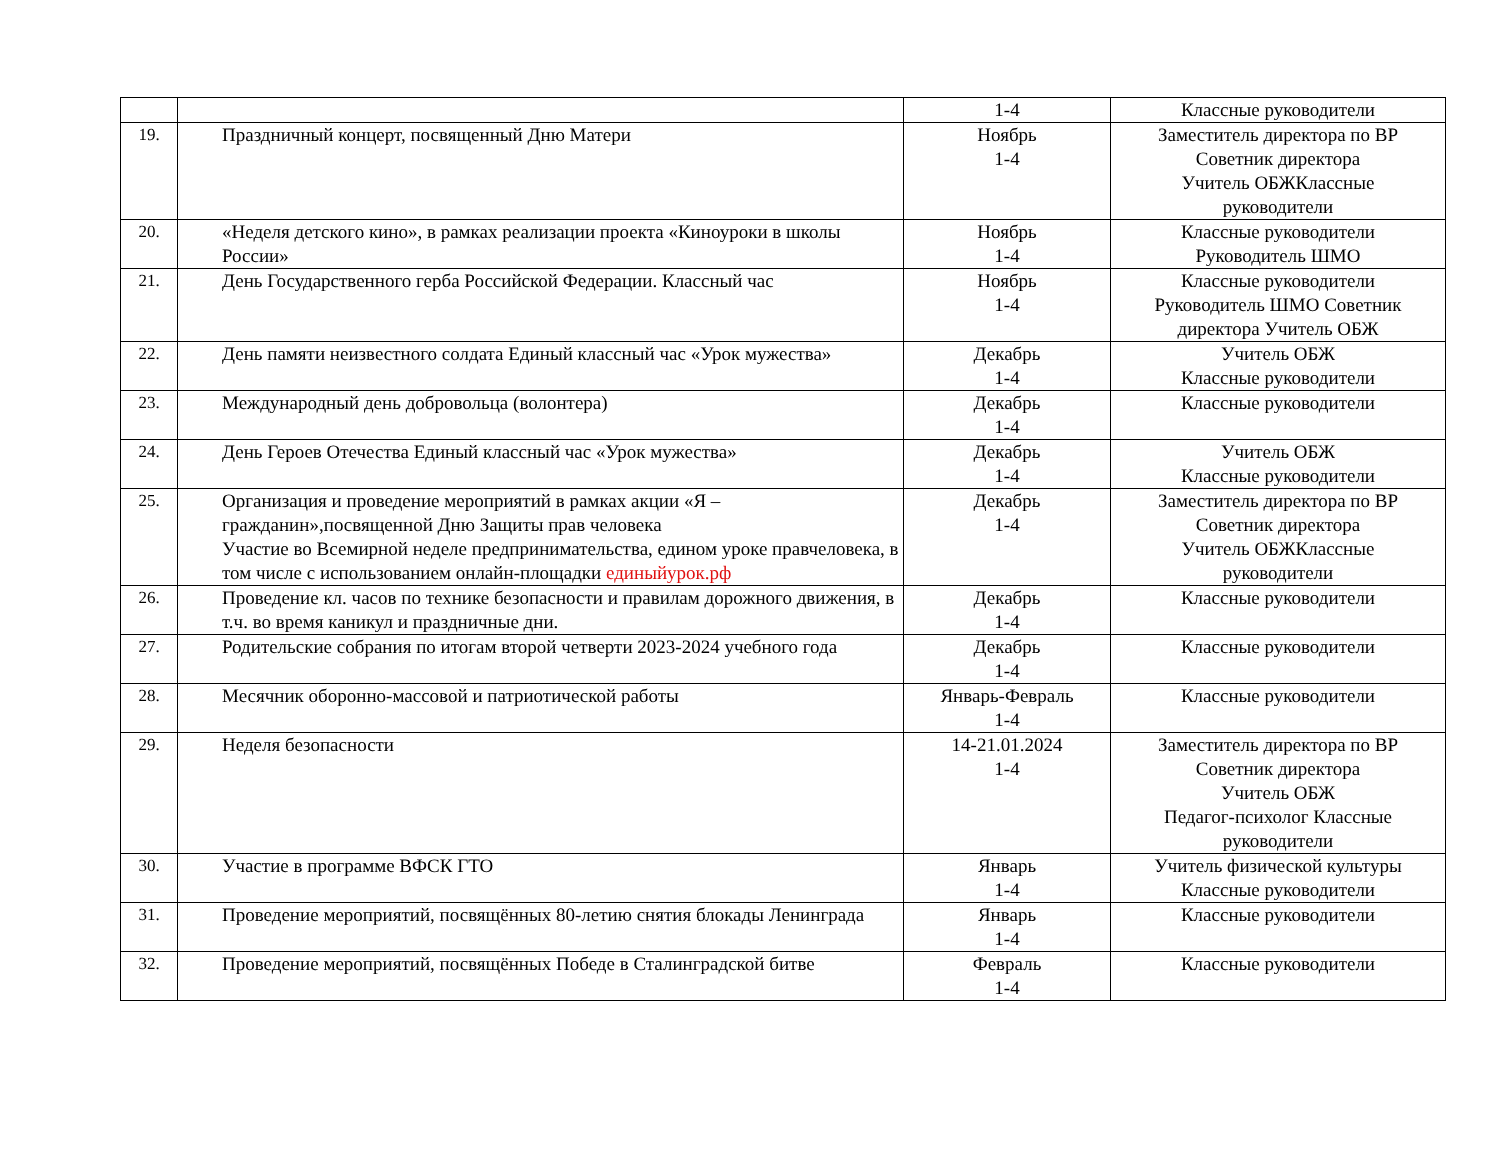| | | 1-4 | Классные руководители |
| 19. | Праздничный концерт, посвященный Дню Матери | Ноябрь 1-4 | Заместитель директора по ВР Советник директора Учитель ОБЖКлассные руководители |
| 20. | «Неделя детского кино», в рамках реализации проекта «Киноуроки в школы России» | Ноябрь 1-4 | Классные руководители Руководитель ШМО |
| 21. | День Государственного герба Российской Федерации. Классный час | Ноябрь 1-4 | Классные руководители Руководитель ШМО Советник директора Учитель ОБЖ |
| 22. | День памяти неизвестного солдата Единый классный час «Урок мужества» | Декабрь 1-4 | Учитель ОБЖ Классные руководители |
| 23. | Международный день добровольца (волонтера) | Декабрь 1-4 | Классные руководители |
| 24. | День Героев Отечества Единый классный час «Урок мужества» | Декабрь 1-4 | Учитель ОБЖ Классные руководители |
| 25. | Организация и проведение мероприятий в рамках акции «Я – гражданин»,посвященной Дню Защиты прав человека Участие во Всемирной неделе предпринимательства, едином уроке правчеловека, в том числе с использованием онлайн-площадки единыйурок.рф | Декабрь 1-4 | Заместитель директора по ВР Советник директора Учитель ОБЖКлассные руководители |
| 26. | Проведение кл. часов по технике безопасности и правилам дорожного движения, в т.ч. во время каникул и праздничные дни. | Декабрь 1-4 | Классные руководители |
| 27. | Родительские собрания по итогам второй четверти 2023-2024 учебного года | Декабрь 1-4 | Классные руководители |
| 28. | Месячник оборонно-массовой и патриотической работы | Январь-Февраль 1-4 | Классные руководители |
| 29. | Неделя безопасности | 14-21.01.2024 1-4 | Заместитель директора по ВР Советник директора Учитель ОБЖ Педагог-психолог Классные руководители |
| 30. | Участие в программе ВФСК ГТО | Январь 1-4 | Учитель физической культуры Классные руководители |
| 31. | Проведение мероприятий, посвящённых 80-летию снятия блокады Ленинграда | Январь 1-4 | Классные руководители |
| 32. | Проведение мероприятий, посвящённых Победе в Сталинградской битве | Февраль 1-4 | Классные руководители |